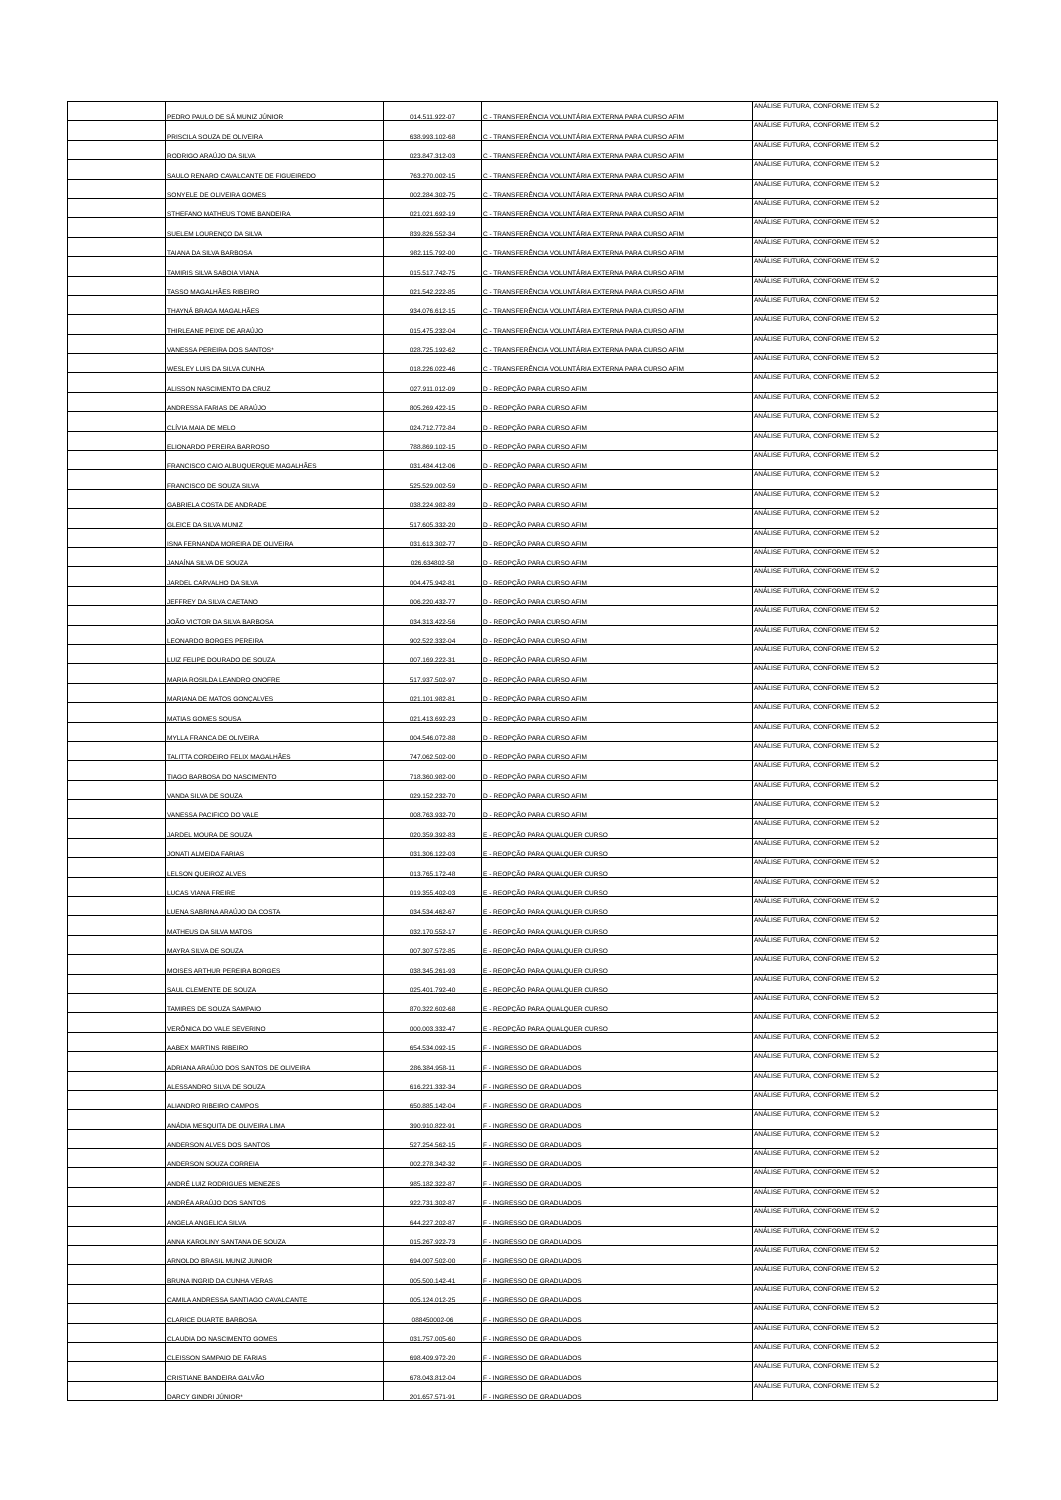| | PEDRO PAULO DE SÁ MUNIZ JÚNIOR | 014.511.922-07 | C - TRANSFERÊNCIA VOLUNTÁRIA EXTERNA PARA CURSO AFIM | ANÁLISE FUTURA, CONFORME ITEM 5.2 |
| | PRISCILA SOUZA DE OLIVEIRA | 638.993.102-68 | C - TRANSFERÊNCIA VOLUNTÁRIA EXTERNA PARA CURSO AFIM | ANÁLISE FUTURA, CONFORME ITEM 5.2 |
| | RODRIGO ARAÚJO DA SILVA | 023.847.312-03 | C - TRANSFERÊNCIA VOLUNTÁRIA EXTERNA PARA CURSO AFIM | ANÁLISE FUTURA, CONFORME ITEM 5.2 |
| | SAULO RENARO CAVALCANTE DE FIGUEIREDO | 763.270.002-15 | C - TRANSFERÊNCIA VOLUNTÁRIA EXTERNA PARA CURSO AFIM | ANÁLISE FUTURA, CONFORME ITEM 5.2 |
| | SONYELE DE OLIVEIRA GOMES | 002.284.302-75 | C - TRANSFERÊNCIA VOLUNTÁRIA EXTERNA PARA CURSO AFIM | ANÁLISE FUTURA, CONFORME ITEM 5.2 |
| | STHEFANO MATHEUS TOME BANDEIRA | 021.021.692-19 | C - TRANSFERÊNCIA VOLUNTÁRIA EXTERNA PARA CURSO AFIM | ANÁLISE FUTURA, CONFORME ITEM 5.2 |
| | SUELEM LOURENÇO DA SILVA | 839.826.552-34 | C - TRANSFERÊNCIA VOLUNTÁRIA EXTERNA PARA CURSO AFIM | ANÁLISE FUTURA, CONFORME ITEM 5.2 |
| | TAIANA DA SILVA BARBOSA | 982.115.792-00 | C - TRANSFERÊNCIA VOLUNTÁRIA EXTERNA PARA CURSO AFIM | ANÁLISE FUTURA, CONFORME ITEM 5.2 |
| | TAMIRIS SILVA SABOIA VIANA | 015.517.742-75 | C - TRANSFERÊNCIA VOLUNTÁRIA EXTERNA PARA CURSO AFIM | ANÁLISE FUTURA, CONFORME ITEM 5.2 |
| | TASSO MAGALHÃES RIBEIRO | 021.542.222-85 | C - TRANSFERÊNCIA VOLUNTÁRIA EXTERNA PARA CURSO AFIM | ANÁLISE FUTURA, CONFORME ITEM 5.2 |
| | THAYNÁ BRAGA MAGALHÃES | 934.076.612-15 | C - TRANSFERÊNCIA VOLUNTÁRIA EXTERNA PARA CURSO AFIM | ANÁLISE FUTURA, CONFORME ITEM 5.2 |
| | THIRLEANE PEIXE DE ARAÚJO | 015.475.232-04 | C - TRANSFERÊNCIA VOLUNTÁRIA EXTERNA PARA CURSO AFIM | ANÁLISE FUTURA, CONFORME ITEM 5.2 |
| | VANESSA PEREIRA DOS SANTOS* | 028.725.192-62 | C - TRANSFERÊNCIA VOLUNTÁRIA EXTERNA PARA CURSO AFIM | ANÁLISE FUTURA, CONFORME ITEM 5.2 |
| | WESLEY LUIS DA SILVA CUNHA | 018.226.022-46 | C - TRANSFERÊNCIA VOLUNTÁRIA EXTERNA PARA CURSO AFIM | ANÁLISE FUTURA, CONFORME ITEM 5.2 |
| | ALISSON NASCIMENTO DA CRUZ | 027.911.012-09 | D - REOPÇÃO PARA CURSO AFIM | ANÁLISE FUTURA, CONFORME ITEM 5.2 |
| | ANDRESSA FARIAS DE ARAÚJO | 805.269.422-15 | D - REOPÇÃO PARA CURSO AFIM | ANÁLISE FUTURA, CONFORME ITEM 5.2 |
| | CLÍVIA MAIA DE MELO | 024.712.772-84 | D - REOPÇÃO PARA CURSO AFIM | ANÁLISE FUTURA, CONFORME ITEM 5.2 |
| | ELIONARDO PEREIRA BARROSO | 788.869.102-15 | D - REOPÇÃO PARA CURSO AFIM | ANÁLISE FUTURA, CONFORME ITEM 5.2 |
| | FRANCISCO CAIO ALBUQUERQUE MAGALHÃES | 031.484.412-06 | D - REOPÇÃO PARA CURSO AFIM | ANÁLISE FUTURA, CONFORME ITEM 5.2 |
| | FRANCISCO DE SOUZA SILVA | 525.529.002-59 | D - REOPÇÃO PARA CURSO AFIM | ANÁLISE FUTURA, CONFORME ITEM 5.2 |
| | GABRIELA COSTA DE ANDRADE | 038.224.982-89 | D - REOPÇÃO PARA CURSO AFIM | ANÁLISE FUTURA, CONFORME ITEM 5.2 |
| | GLEICE DA SILVA MUNIZ | 517.605.332-20 | D - REOPÇÃO PARA CURSO AFIM | ANÁLISE FUTURA, CONFORME ITEM 5.2 |
| | ISNA FERNANDA MOREIRA DE OLIVEIRA | 031.613.302-77 | D - REOPÇÃO PARA CURSO AFIM | ANÁLISE FUTURA, CONFORME ITEM 5.2 |
| | JANAÍNA SILVA DE SOUZA | 026.634802-58 | D - REOPÇÃO PARA CURSO AFIM | ANÁLISE FUTURA, CONFORME ITEM 5.2 |
| | JARDEL CARVALHO DA SILVA | 004.475.942-81 | D - REOPÇÃO PARA CURSO AFIM | ANÁLISE FUTURA, CONFORME ITEM 5.2 |
| | JEFFREY DA SILVA CAETANO | 006.220.432-77 | D - REOPÇÃO PARA CURSO AFIM | ANÁLISE FUTURA, CONFORME ITEM 5.2 |
| | JOÃO VICTOR DA SILVA BARBOSA | 034.313.422-56 | D - REOPÇÃO PARA CURSO AFIM | ANÁLISE FUTURA, CONFORME ITEM 5.2 |
| | LEONARDO BORGES PEREIRA | 902.522.332-04 | D - REOPÇÃO PARA CURSO AFIM | ANÁLISE FUTURA, CONFORME ITEM 5.2 |
| | LUIZ FELIPE DOURADO DE SOUZA | 007.169.222-31 | D - REOPÇÃO PARA CURSO AFIM | ANÁLISE FUTURA, CONFORME ITEM 5.2 |
| | MARIA ROSILDA LEANDRO ONOFRE | 517.937.502-97 | D - REOPÇÃO PARA CURSO AFIM | ANÁLISE FUTURA, CONFORME ITEM 5.2 |
| | MARIANA DE MATOS GONÇALVES | 021.101.982-81 | D - REOPÇÃO PARA CURSO AFIM | ANÁLISE FUTURA, CONFORME ITEM 5.2 |
| | MATIAS GOMES SOUSA | 021.413.692-23 | D - REOPÇÃO PARA CURSO AFIM | ANÁLISE FUTURA, CONFORME ITEM 5.2 |
| | MYLLA FRANCA DE OLIVEIRA | 004.546.072-88 | D - REOPÇÃO PARA CURSO AFIM | ANÁLISE FUTURA, CONFORME ITEM 5.2 |
| | TALITTA CORDEIRO FELIX MAGALHÃES | 747.062.502-00 | D - REOPÇÃO PARA CURSO AFIM | ANÁLISE FUTURA, CONFORME ITEM 5.2 |
| | TIAGO BARBOSA DO NASCIMENTO | 718.360.982-00 | D - REOPÇÃO PARA CURSO AFIM | ANÁLISE FUTURA, CONFORME ITEM 5.2 |
| | VANDA SILVA DE SOUZA | 029.152.232-70 | D - REOPÇÃO PARA CURSO AFIM | ANÁLISE FUTURA, CONFORME ITEM 5.2 |
| | VANESSA PACIFICO DO VALE | 008.763.932-70 | D - REOPÇÃO PARA CURSO AFIM | ANÁLISE FUTURA, CONFORME ITEM 5.2 |
| | JARDEL MOURA DE SOUZA | 020.359.392-83 | E - REOPÇÃO PARA QUALQUER CURSO | ANÁLISE FUTURA, CONFORME ITEM 5.2 |
| | JONATI ALMEIDA FARIAS | 031.306.122-03 | E - REOPÇÃO PARA QUALQUER CURSO | ANÁLISE FUTURA, CONFORME ITEM 5.2 |
| | LELSON QUEIROZ ALVES | 013.765.172-48 | E - REOPÇÃO PARA QUALQUER CURSO | ANÁLISE FUTURA, CONFORME ITEM 5.2 |
| | LUCAS VIANA FREIRE | 019.355.402-03 | E - REOPÇÃO PARA QUALQUER CURSO | ANÁLISE FUTURA, CONFORME ITEM 5.2 |
| | LUENA SABRINA ARAÚJO DA COSTA | 034.534.462-67 | E - REOPÇÃO PARA QUALQUER CURSO | ANÁLISE FUTURA, CONFORME ITEM 5.2 |
| | MATHEUS DA SILVA MATOS | 032.170.552-17 | E - REOPÇÃO PARA QUALQUER CURSO | ANÁLISE FUTURA, CONFORME ITEM 5.2 |
| | MAYRA SILVA DE SOUZA | 007.307.572-85 | E - REOPÇÃO PARA QUALQUER CURSO | ANÁLISE FUTURA, CONFORME ITEM 5.2 |
| | MOISES ARTHUR PEREIRA BORGES | 038.345.261-93 | E - REOPÇÃO PARA QUALQUER CURSO | ANÁLISE FUTURA, CONFORME ITEM 5.2 |
| | SAUL CLEMENTE DE SOUZA | 025.401.792-40 | E - REOPÇÃO PARA QUALQUER CURSO | ANÁLISE FUTURA, CONFORME ITEM 5.2 |
| | TAMIRES DE SOUZA SAMPAIO | 870.322.602-68 | E - REOPÇÃO PARA QUALQUER CURSO | ANÁLISE FUTURA, CONFORME ITEM 5.2 |
| | VERÔNICA DO VALE SEVERINO | 000.003.332-47 | E - REOPÇÃO PARA QUALQUER CURSO | ANÁLISE FUTURA, CONFORME ITEM 5.2 |
| | AABEX MARTINS RIBEIRO | 654.534.092-15 | F - INGRESSO DE GRADUADOS | ANÁLISE FUTURA, CONFORME ITEM 5.2 |
| | ADRIANA ARAÚJO DOS SANTOS DE OLIVEIRA | 286.384.958-11 | F - INGRESSO DE GRADUADOS | ANÁLISE FUTURA, CONFORME ITEM 5.2 |
| | ALESSANDRO SILVA DE SOUZA | 616.221.332-34 | F - INGRESSO DE GRADUADOS | ANÁLISE FUTURA, CONFORME ITEM 5.2 |
| | ALIANDRO RIBEIRO CAMPOS | 650.885.142-04 | F - INGRESSO DE GRADUADOS | ANÁLISE FUTURA, CONFORME ITEM 5.2 |
| | ANÁDIA MESQUITA DE OLIVEIRA LIMA | 390.910.822-91 | F - INGRESSO DE GRADUADOS | ANÁLISE FUTURA, CONFORME ITEM 5.2 |
| | ANDERSON ALVES DOS SANTOS | 527.254.562-15 | F - INGRESSO DE GRADUADOS | ANÁLISE FUTURA, CONFORME ITEM 5.2 |
| | ANDERSON SOUZA CORREIA | 002.278.342-32 | F - INGRESSO DE GRADUADOS | ANÁLISE FUTURA, CONFORME ITEM 5.2 |
| | ANDRÉ LUIZ RODRIGUES MENEZES | 985.182.322-87 | F - INGRESSO DE GRADUADOS | ANÁLISE FUTURA, CONFORME ITEM 5.2 |
| | ANDRÉA ARAÚJO DOS SANTOS | 922.731.302-87 | F - INGRESSO DE GRADUADOS | ANÁLISE FUTURA, CONFORME ITEM 5.2 |
| | ANGELA ANGELICA SILVA | 644.227.202-87 | F - INGRESSO DE GRADUADOS | ANÁLISE FUTURA, CONFORME ITEM 5.2 |
| | ANNA KAROLINY SANTANA DE SOUZA | 015.267.922-73 | F - INGRESSO DE GRADUADOS | ANÁLISE FUTURA, CONFORME ITEM 5.2 |
| | ARNOLDO BRASIL MUNIZ JUNIOR | 694.007.502-00 | F - INGRESSO DE GRADUADOS | ANÁLISE FUTURA, CONFORME ITEM 5.2 |
| | BRUNA INGRID DA CUNHA VERAS | 005.500.142-41 | F - INGRESSO DE GRADUADOS | ANÁLISE FUTURA, CONFORME ITEM 5.2 |
| | CAMILA ANDRESSA SANTIAGO CAVALCANTE | 005.124.012-25 | F - INGRESSO DE GRADUADOS | ANÁLISE FUTURA, CONFORME ITEM 5.2 |
| | CLARICE DUARTE BARBOSA | 088450002-06 | F - INGRESSO DE GRADUADOS | ANÁLISE FUTURA, CONFORME ITEM 5.2 |
| | CLAUDIA DO NASCIMENTO GOMES | 031.757.005-60 | F - INGRESSO DE GRADUADOS | ANÁLISE FUTURA, CONFORME ITEM 5.2 |
| | CLEISSON SAMPAIO DE FARIAS | 698.409.972-20 | F - INGRESSO DE GRADUADOS | ANÁLISE FUTURA, CONFORME ITEM 5.2 |
| | CRISTIANE BANDEIRA GALVÃO | 678.043.812-04 | F - INGRESSO DE GRADUADOS | ANÁLISE FUTURA, CONFORME ITEM 5.2 |
| | DARCY GINDRI JÚNIOR* | 201.657.571-91 | F - INGRESSO DE GRADUADOS | ANÁLISE FUTURA, CONFORME ITEM 5.2 |